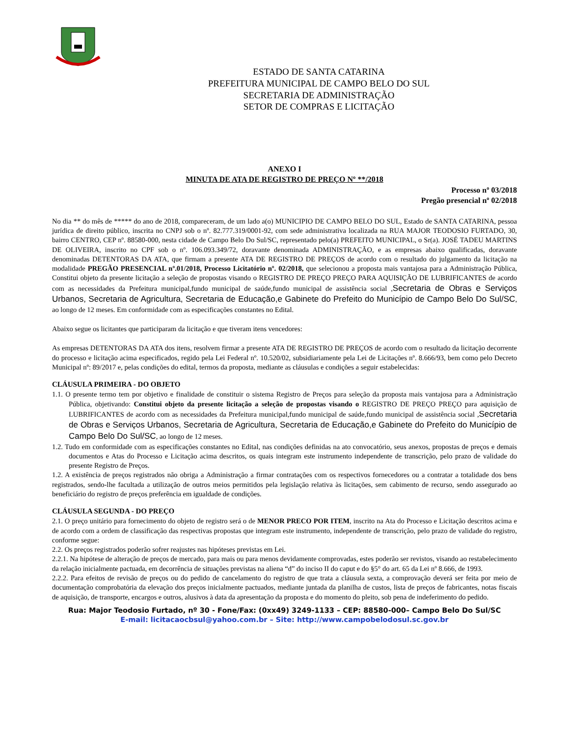ESTADO DE SANTA CATARINA
PREFEITURA MUNICIPAL DE CAMPO BELO DO SUL
SECRETARIA DE ADMINISTRAÇÃO
SETOR DE COMPRAS E LICITAÇÃO
ANEXO I
MINUTA DE ATA DE REGISTRO DE PREÇO Nº **/2018
Processo nº 03/2018
Pregão presencial nº 02/2018
No dia ** do mês de ***** do ano de 2018, compareceram, de um lado a(o) MUNICIPIO DE CAMPO BELO DO SUL, Estado de SANTA CATARINA, pessoa jurídica de direito público, inscrita no CNPJ sob o nº. 82.777.319/0001-92, com sede administrativa localizada na RUA MAJOR TEODOSIO FURTADO, 30, bairro CENTRO, CEP nº. 88580-000, nesta cidade de Campo Belo Do Sul/SC, representado pelo(a) PREFEITO MUNICIPAL, o Sr(a). JOSÉ TADEU MARTINS DE OLIVEIRA, inscrito no CPF sob o nº. 106.093.349/72, doravante denominada ADMINISTRAÇÃO, e as empresas abaixo qualificadas, doravante denominadas DETENTORAS DA ATA, que firmam a presente ATA DE REGISTRO DE PREÇOS de acordo com o resultado do julgamento da licitação na modalidade PREGÃO PRESENCIAL nº.01/2018, Processo Licitatório nº. 02/2018, que selecionou a proposta mais vantajosa para a Administração Pública, Constitui objeto da presente licitação a seleção de propostas visando o REGISTRO DE PREÇO PREÇO PARA AQUISIÇÃO DE LUBRIFICANTES de acordo com as necessidades da Prefeitura municipal,fundo municipal de saúde,fundo municipal de assistência social ,Secretaria de Obras e Serviços Urbanos, Secretaria de Agricultura, Secretaria de Educação,e Gabinete do Prefeito do Município de Campo Belo Do Sul/SC, ao longo de 12 meses. Em conformidade com as especificações constantes no Edital.
Abaixo segue os licitantes que participaram da licitação e que tiveram itens vencedores:
As empresas DETENTORAS DA ATA dos itens, resolvem firmar a presente ATA DE REGISTRO DE PREÇOS de acordo com o resultado da licitação decorrente do processo e licitação acima especificados, regido pela Lei Federal nº. 10.520/02, subsidiariamente pela Lei de Licitações nº. 8.666/93, bem como pelo Decreto Municipal nº: 89/2017 e, pelas condições do edital, termos da proposta, mediante as cláusulas e condições a seguir estabelecidas:
CLÁUSULA PRIMEIRA - DO OBJETO
1.1. O presente termo tem por objetivo e finalidade de constituir o sistema Registro de Preços para seleção da proposta mais vantajosa para a Administração Pública, objetivando: Constitui objeto da presente licitação a seleção de propostas visando o REGISTRO DE PREÇO PREÇO para aquisição de LUBRIFICANTES de acordo com as necessidades da Prefeitura municipal,fundo municipal de saúde,fundo municipal de assistência social ,Secretaria de Obras e Serviços Urbanos, Secretaria de Agricultura, Secretaria de Educação,e Gabinete do Prefeito do Município de Campo Belo Do Sul/SC, ao longo de 12 meses.
1.2. Tudo em conformidade com as especificações constantes no Edital, nas condições definidas na ato convocatório, seus anexos, propostas de preços e demais documentos e Atas do Processo e Licitação acima descritos, os quais integram este instrumento independente de transcrição, pelo prazo de validade do presente Registro de Preços.
1.2. A existência de preços registrados não obriga a Administração a firmar contratações com os respectivos fornecedores ou a contratar a totalidade dos bens registrados, sendo-lhe facultada a utilização de outros meios permitidos pela legislação relativa às licitações, sem cabimento de recurso, sendo assegurado ao beneficiário do registro de preços preferência em igualdade de condições.
CLÁUSULA SEGUNDA - DO PREÇO
2.1. O preço unitário para fornecimento do objeto de registro será o de MENOR PRECO POR ITEM, inscrito na Ata do Processo e Licitação descritos acima e de acordo com a ordem de classificação das respectivas propostas que integram este instrumento, independente de transcrição, pelo prazo de validade do registro, conforme segue:
2.2. Os preços registrados poderão sofrer reajustes nas hipóteses previstas em Lei.
2.2.1. Na hipótese de alteração de preços de mercado, para mais ou para menos devidamente comprovadas, estes poderão ser revistos, visando ao restabelecimento da relação inicialmente pactuada, em decorrência de situações previstas na aliena “d” do inciso II do caput e do §5° do art. 65 da Lei nº 8.666, de 1993.
2.2.2. Para efeitos de revisão de preços ou do pedido de cancelamento do registro de que trata a cláusula sexta, a comprovação deverá ser feita por meio de documentação comprobatória da elevação dos preços inicialmente pactuados, mediante juntada da planilha de custos, lista de preços de fabricantes, notas fiscais de aquisição, de transporte, encargos e outros, alusivos à data da apresentação da proposta e do momento do pleito, sob pena de indeferimento do pedido.
Rua: Major Teodosio Furtado, nº 30 - Fone/Fax: (0xx49) 3249-1133 – CEP: 88580-000– Campo Belo Do Sul/SC
E-mail: licitacaocbsul@yahoo.com.br – Site: http://www.campobelodosul.sc.gov.br